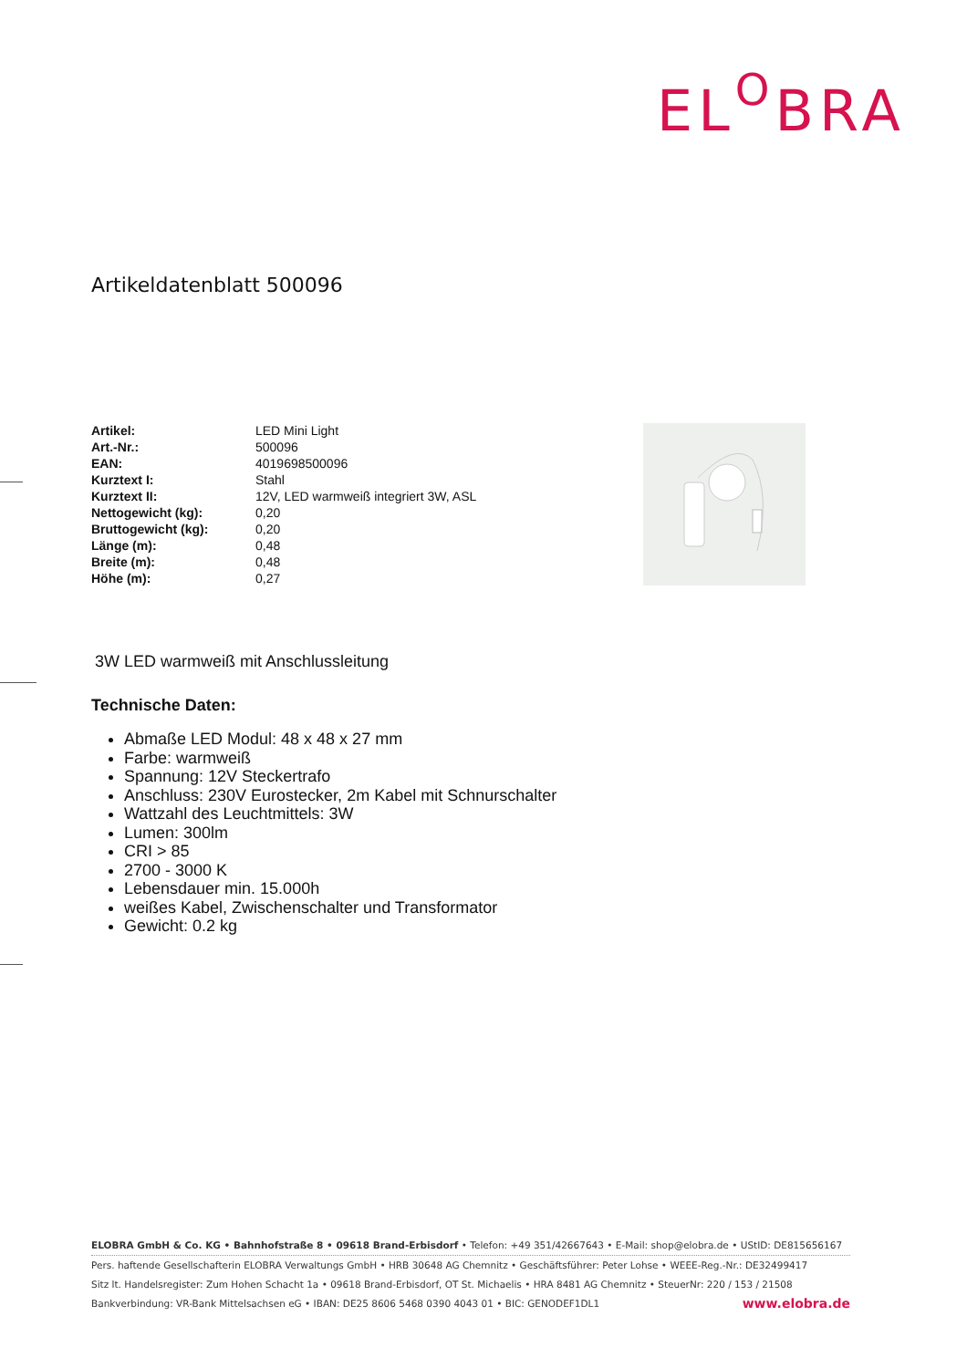EL<sup>O</sup>BRA
Artikeldatenblatt 500096
| Artikel: | LED Mini Light |
| Art.-Nr.: | 500096 |
| EAN: | 4019698500096 |
| Kurztext I: | Stahl |
| Kurztext II: | 12V, LED warmweiß integriert 3W, ASL |
| Nettogewicht (kg): | 0,20 |
| Bruttogewicht (kg): | 0,20 |
| Länge (m): | 0,48 |
| Breite (m): | 0,48 |
| Höhe (m): | 0,27 |
3W LED warmweiß mit Anschlussleitung
Technische Daten:
Abmaße LED Modul: 48 x 48 x 27 mm
Farbe: warmweiß
Spannung: 12V Steckertrafo
Anschluss: 230V Eurostecker, 2m Kabel mit Schnurschalter
Wattzahl des Leuchtmittels: 3W
Lumen: 300lm
CRI > 85
2700 - 3000 K
Lebensdauer min. 15.000h
weißes Kabel, Zwischenschalter und Transformator
Gewicht: 0.2 kg
ELOBRA GmbH & Co. KG • Bahnhofstraße 8 • 09618 Brand-Erbisdorf • Telefon: +49 351/42667643 • E-Mail: shop@elobra.de • UStID: DE815656167
Pers. haftende Gesellschafterin ELOBRA Verwaltungs GmbH • HRB 30648 AG Chemnitz • Geschäftsführer: Peter Lohse • WEEE-Reg.-Nr.: DE32499417
Sitz lt. Handelsregister: Zum Hohen Schacht 1a • 09618 Brand-Erbisdorf, OT St. Michaelis • HRA 8481 AG Chemnitz • SteuerNr: 220 / 153 / 21508
Bankverbindung: VR-Bank Mittelsachsen eG • IBAN: DE25 8606 5468 0390 4043 01 • BIC: GENODEF1DL1 www.elobra.de